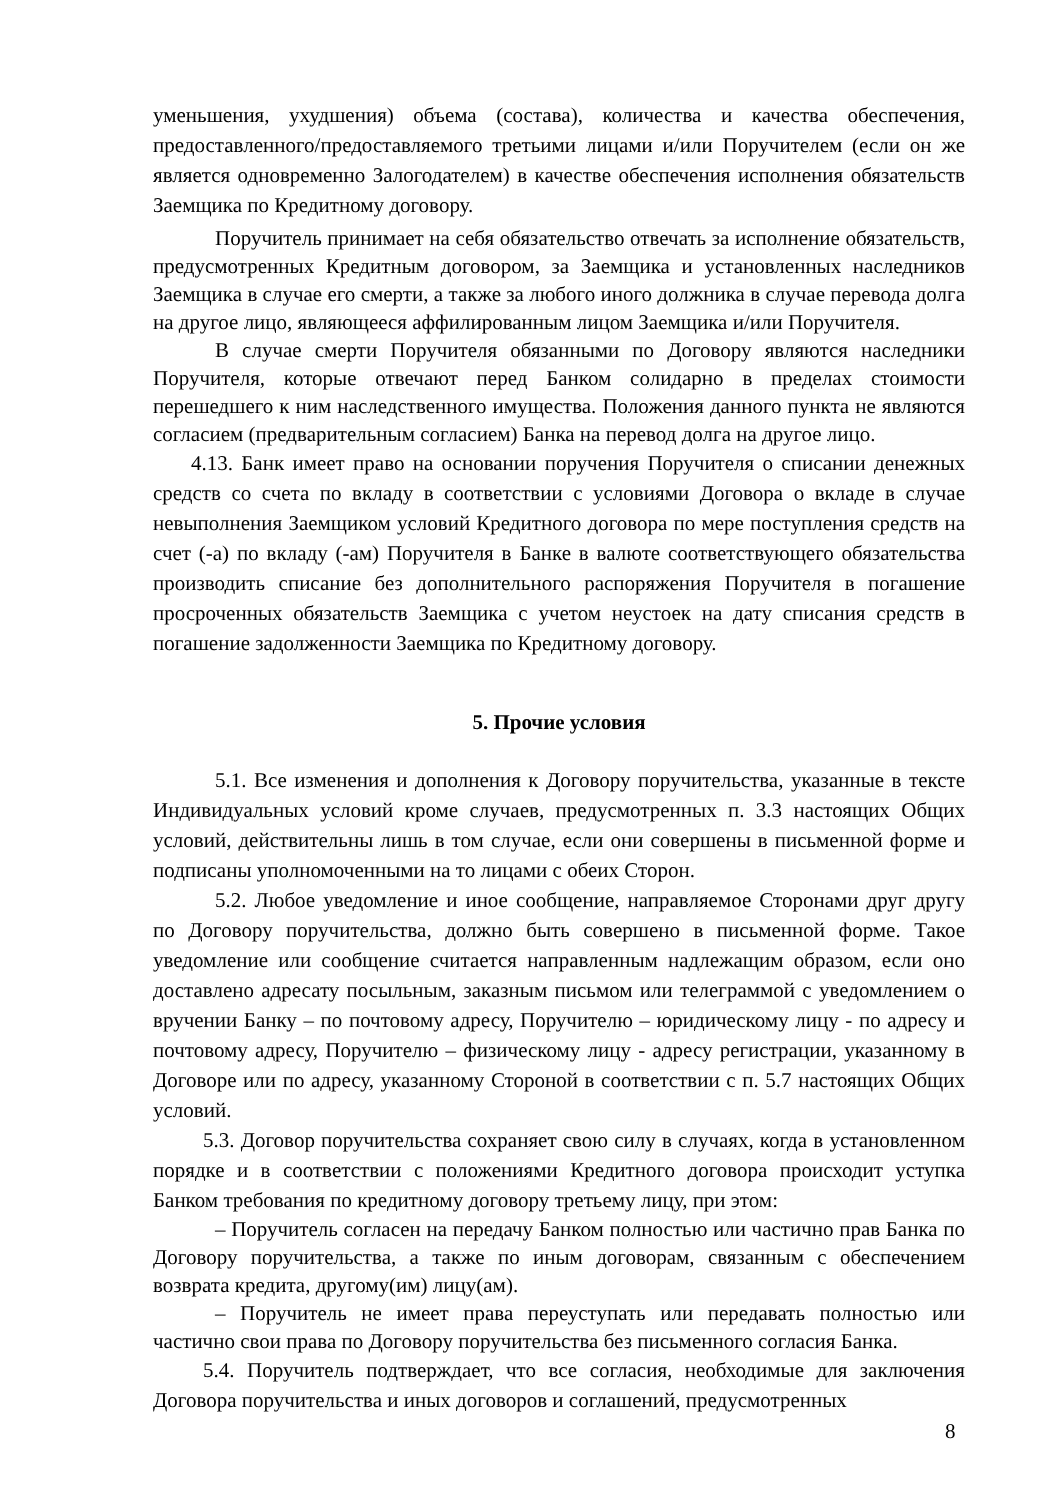уменьшения, ухудшения) объема (состава), количества и качества обеспечения, предоставленного/предоставляемого третьими лицами и/или Поручителем (если он же является одновременно Залогодателем) в качестве обеспечения исполнения обязательств Заемщика по Кредитному договору.
Поручитель принимает на себя обязательство отвечать за исполнение обязательств, предусмотренных Кредитным договором, за Заемщика и установленных наследников Заемщика в случае его смерти, а также за любого иного должника в случае перевода долга на другое лицо, являющееся аффилированным лицом Заемщика и/или Поручителя.
В случае смерти Поручителя обязанными по Договору являются наследники Поручителя, которые отвечают перед Банком солидарно в пределах стоимости перешедшего к ним наследственного имущества. Положения данного пункта не являются согласием (предварительным согласием) Банка на перевод долга на другое лицо.
4.13. Банк имеет право на основании поручения Поручителя о списании денежных средств со счета по вкладу в соответствии с условиями Договора о вкладе в случае невыполнения Заемщиком условий Кредитного договора по мере поступления средств на счет (-а) по вкладу (-ам) Поручителя в Банке в валюте соответствующего обязательства производить списание без дополнительного распоряжения Поручителя в погашение просроченных обязательств Заемщика с учетом неустоек на дату списания средств в погашение задолженности Заемщика по Кредитному договору.
5. Прочие условия
5.1. Все изменения и дополнения к Договору поручительства, указанные в тексте Индивидуальных условий кроме случаев, предусмотренных п. 3.3 настоящих Общих условий, действительны лишь в том случае, если они совершены в письменной форме и подписаны уполномоченными на то лицами с обеих Сторон.
5.2. Любое уведомление и иное сообщение, направляемое Сторонами друг другу по Договору поручительства, должно быть совершено в письменной форме. Такое уведомление или сообщение считается направленным надлежащим образом, если оно доставлено адресату посыльным, заказным письмом или телеграммой с уведомлением о вручении Банку – по почтовому адресу, Поручителю – юридическому лицу - по адресу и почтовому адресу, Поручителю – физическому лицу - адресу регистрации, указанному в Договоре или по адресу, указанному Стороной в соответствии с п. 5.7 настоящих Общих условий.
5.3. Договор поручительства сохраняет свою силу в случаях, когда в установленном порядке и в соответствии с положениями Кредитного договора происходит уступка Банком требования по кредитному договору третьему лицу, при этом:
– Поручитель согласен на передачу Банком полностью или частично прав Банка по Договору поручительства, а также по иным договорам, связанным с обеспечением возврата кредита, другому(им) лицу(ам).
– Поручитель не имеет права переуступать или передавать полностью или частично свои права по Договору поручительства без письменного согласия Банка.
5.4. Поручитель подтверждает, что все согласия, необходимые для заключения Договора поручительства и иных договоров и соглашений, предусмотренных
8